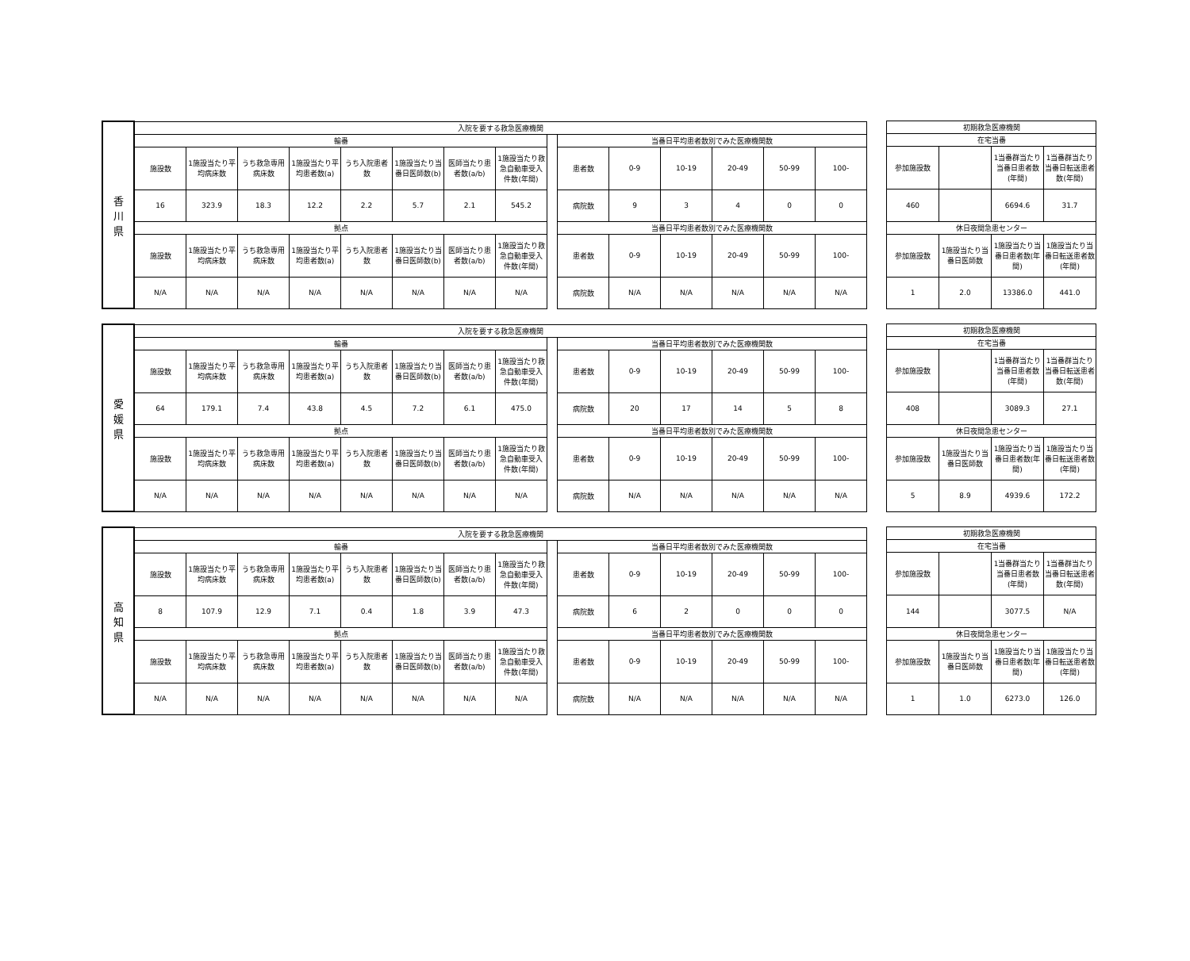| 香 川 県 | 入院を要する救急医療機関 | | | | | | | | | | | | | | |
| --- | --- | --- | --- | --- | --- | --- | --- | --- | --- | --- | --- | --- | --- | --- | --- |
| | 輪番 | | | | | | | | | 当番日平均患者数別でみた医療機関数 | | | | | |
| | 施設数 | 1施設当たり平均病床数 | うち救急専用病床数 | 1施設当たり平均患者数(a) | うち入院患者数 | 1施設当たり当番日医師数(b) | 医師当たり患者数(a/b) | 1施設当たり救急自動車受入件数(年間) | | 患者数 | 0-9 | 10-19 | 20-49 | 50-99 | 100- |
| | 16 | 323.9 | 18.3 | 12.2 | 2.2 | 5.7 | 2.1 | 545.2 | | 病院数 | 9 | 3 | 4 | 0 | 0 |
| | 拠点 | | | | | | | | | 当番日平均患者数別でみた医療機関数 | | | | | |
| | 施設数 | 1施設当たり平均病床数 | うち救急専用病床数 | 1施設当たり平均患者数(a) | うち入院患者数 | 1施設当たり当番日医師数(b) | 医師当たり患者数(a/b) | 1施設当たり救急自動車受入件数(年間) | | 患者数 | 0-9 | 10-19 | 20-49 | 50-99 | 100- |
| | N/A | N/A | N/A | N/A | N/A | N/A | N/A | N/A | | 病院数 | N/A | N/A | N/A | N/A | N/A |
| 初期救急医療機関 | | | |
| --- | --- | --- | --- |
| 在宅当番 | | | |
| 参加施設数 | | 1当番群当たり当番日患者数(年間) | 1当番群当たり当番日転送患者数(年間) |
| 460 | | 6694.6 | 31.7 |
| 休日夜間急患センター | | | |
| 参加施設数 | 1施設当たり当番日医師数 | 1施設当たり当番日患者数(年間) | 1施設当たり当番日転送患者数(年間) |
| 1 | 2.0 | 13386.0 | 441.0 |
| 愛 媛 県 | 入院を要する救急医療機関 | | | | | | | | | | | | | | |
| --- | --- | --- | --- | --- | --- | --- | --- | --- | --- | --- | --- | --- | --- | --- | --- |
| | 輪番 | | | | | | | | | 当番日平均患者数別でみた医療機関数 | | | | | |
| | 施設数 | 1施設当たり平均病床数 | うち救急専用病床数 | 1施設当たり平均患者数(a) | うち入院患者数 | 1施設当たり当番日医師数(b) | 医師当たり患者数(a/b) | 1施設当たり救急自動車受入件数(年間) | | 患者数 | 0-9 | 10-19 | 20-49 | 50-99 | 100- |
| | 64 | 179.1 | 7.4 | 43.8 | 4.5 | 7.2 | 6.1 | 475.0 | | 病院数 | 20 | 17 | 14 | 5 | 8 |
| | 拠点 | | | | | | | | | 当番日平均患者数別でみた医療機関数 | | | | | |
| | 施設数 | 1施設当たり平均病床数 | うち救急専用病床数 | 1施設当たり平均患者数(a) | うち入院患者数 | 1施設当たり当番日医師数(b) | 医師当たり患者数(a/b) | 1施設当たり救急自動車受入件数(年間) | | 患者数 | 0-9 | 10-19 | 20-49 | 50-99 | 100- |
| | N/A | N/A | N/A | N/A | N/A | N/A | N/A | N/A | | 病院数 | N/A | N/A | N/A | N/A | N/A |
| 初期救急医療機関 | | | |
| --- | --- | --- | --- |
| 在宅当番 | | | |
| 参加施設数 | | 1当番群当たり当番日患者数(年間) | 1当番群当たり当番日転送患者数(年間) |
| 408 | | 3089.3 | 27.1 |
| 休日夜間急患センター | | | |
| 参加施設数 | 1施設当たり当番日医師数 | 1施設当たり当番日患者数(年間) | 1施設当たり当番日転送患者数(年間) |
| 5 | 8.9 | 4939.6 | 172.2 |
| 高 知 県 | 入院を要する救急医療機関 | | | | | | | | | | | | | | |
| --- | --- | --- | --- | --- | --- | --- | --- | --- | --- | --- | --- | --- | --- | --- | --- |
| | 輪番 | | | | | | | | | 当番日平均患者数別でみた医療機関数 | | | | | |
| | 施設数 | 1施設当たり平均病床数 | うち救急専用病床数 | 1施設当たり平均患者数(a) | うち入院患者数 | 1施設当たり当番日医師数(b) | 医師当たり患者数(a/b) | 1施設当たり救急自動車受入件数(年間) | | 患者数 | 0-9 | 10-19 | 20-49 | 50-99 | 100- |
| | 8 | 107.9 | 12.9 | 7.1 | 0.4 | 1.8 | 3.9 | 47.3 | | 病院数 | 6 | 2 | 0 | 0 | 0 |
| | 拠点 | | | | | | | | | 当番日平均患者数別でみた医療機関数 | | | | | |
| | 施設数 | 1施設当たり平均病床数 | うち救急専用病床数 | 1施設当たり平均患者数(a) | うち入院患者数 | 1施設当たり当番日医師数(b) | 医師当たり患者数(a/b) | 1施設当たり救急自動車受入件数(年間) | | 患者数 | 0-9 | 10-19 | 20-49 | 50-99 | 100- |
| | N/A | N/A | N/A | N/A | N/A | N/A | N/A | N/A | | 病院数 | N/A | N/A | N/A | N/A | N/A |
| 初期救急医療機関 | | | |
| --- | --- | --- | --- |
| 在宅当番 | | | |
| 参加施設数 | | 1当番群当たり当番日患者数(年間) | 1当番群当たり当番日転送患者数(年間) |
| 144 | | 3077.5 | N/A |
| 休日夜間急患センター | | | |
| 参加施設数 | 1施設当たり当番日医師数 | 1施設当たり当番日患者数(年間) | 1施設当たり当番日転送患者数(年間) |
| 1 | 1.0 | 6273.0 | 126.0 |